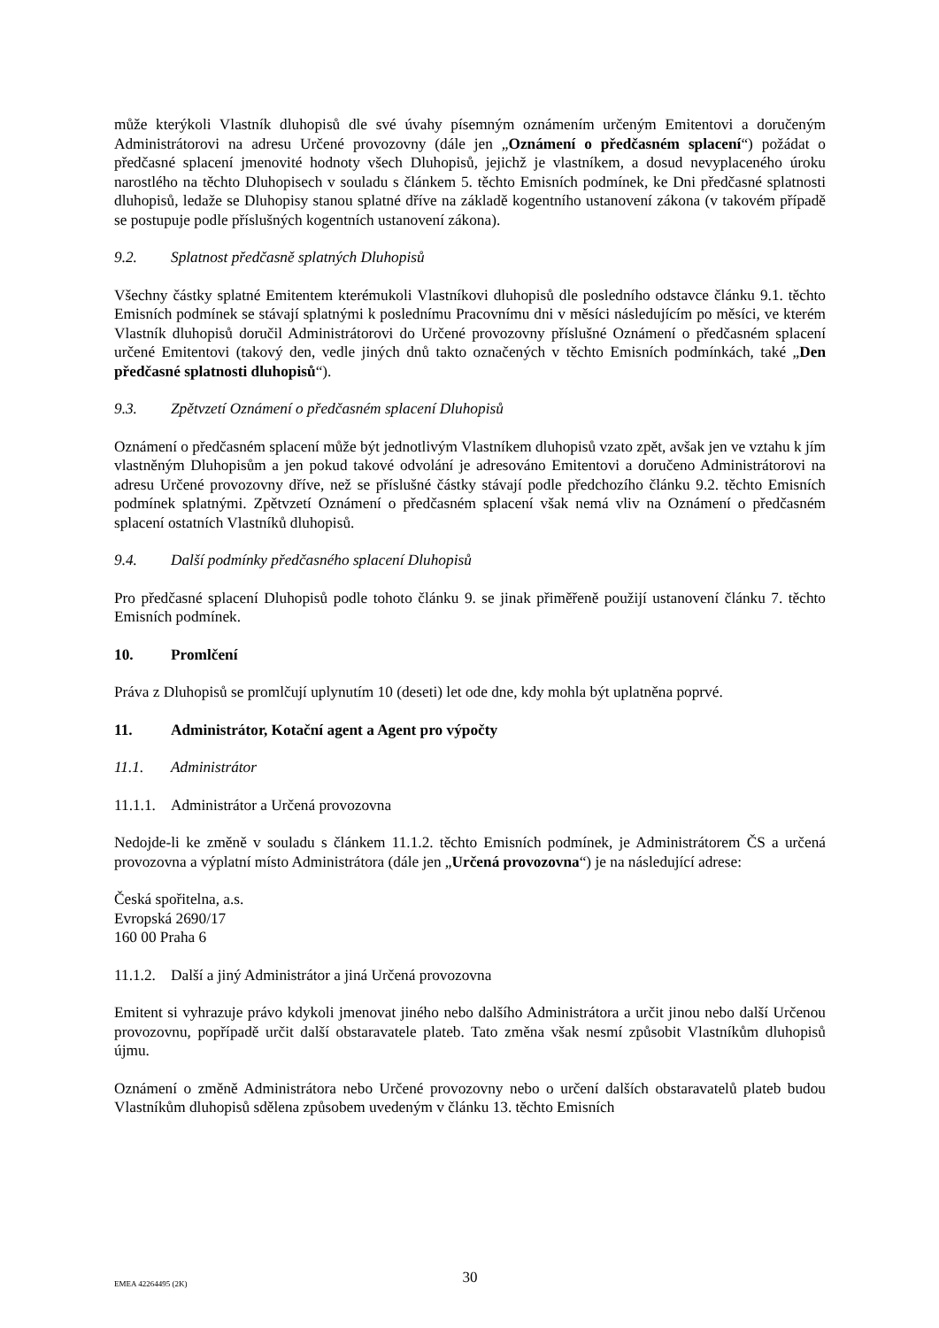může kterýkoli Vlastník dluhopisů dle své úvahy písemným oznámením určeným Emitentovi a doručeným Administrátorovi na adresu Určené provozovny (dále jen „Oznámení o předčasném splacení“) požádat o předčasné splacení jmenovité hodnoty všech Dluhopisů, jejichž je vlastníkem, a dosud nevyplaceného úroku narostlého na těchto Dluhopisech v souladu s článkem 5. těchto Emisních podmínek, ke Dni předčasné splatnosti dluhopisů, ledaže se Dluhopisy stanou splatné dříve na základě kogentního ustanovení zákona (v takovém případě se postupuje podle příslušných kogentních ustanovení zákona).
9.2. Splatnost předčasně splatných Dluhopisů
Všechny částky splatné Emitentem kterémukoli Vlastníkovi dluhopisů dle posledního odstavce článku 9.1. těchto Emisních podmínek se stávají splatnými k poslednímu Pracovnímu dni v měsíci následujícím po měsíci, ve kterém Vlastník dluhopisů doručil Administrátorovi do Určené provozovny příslušné Oznámení o předčasném splacení určené Emitentovi (takový den, vedle jiných dnů takto označených v těchto Emisních podmínkách, také „Den předčasné splatnosti dluhopisů“).
9.3. Zpětvzetí Oznámení o předčasném splacení Dluhopisů
Oznámení o předčasném splacení může být jednotlivým Vlastníkem dluhopisů vzato zpět, avšak jen ve vztahu k jím vlastněným Dluhopisům a jen pokud takové odvolání je adresováno Emitentovi a doručeno Administrátorovi na adresu Určené provozovny dříve, než se příslušné částky stávají podle předchozího článku 9.2. těchto Emisních podmínek splatnými. Zpětvzetí Oznámení o předčasném splacení však nemá vliv na Oznámení o předčasném splacení ostatních Vlastníků dluhopisů.
9.4. Další podmínky předčasného splacení Dluhopisů
Pro předčasné splacení Dluhopisů podle tohoto článku 9. se jinak přiměřeně použijí ustanovení článku 7. těchto Emisních podmínek.
10. Promlčení
Práva z Dluhopisů se promlčují uplynutím 10 (deseti) let ode dne, kdy mohla být uplatněna poprvé.
11. Administrátor, Kotační agent a Agent pro výpočty
11.1. Administrátor
11.1.1. Administrátor a Určená provozovna
Nedojde-li ke změně v souladu s článkem 11.1.2. těchto Emisních podmínek, je Administrátorem ČS a určená provozovna a výplatní místo Administrátora (dále jen „Určená provozovna“) je na následující adrese:
Česká spořitelna, a.s.
Evropská 2690/17
160 00 Praha 6
11.1.2. Další a jiný Administrátor a jiná Určená provozovna
Emitent si vyhrazuje právo kdykoli jmenovat jiného nebo dalšího Administrátora a určit jinou nebo další Určenou provozovnu, popřípadě určit další obstaravatele plateb. Tato změna však nesmí způsobit Vlastníkům dluhopisů újmu.
Oznámení o změně Administrátora nebo Určené provozovny nebo o určení dalších obstaravatelů plateb budou Vlastníkům dluhopisů sdělena způsobem uvedeným v článku 13. těchto Emisních
EMEA 42264495 (2K)
30